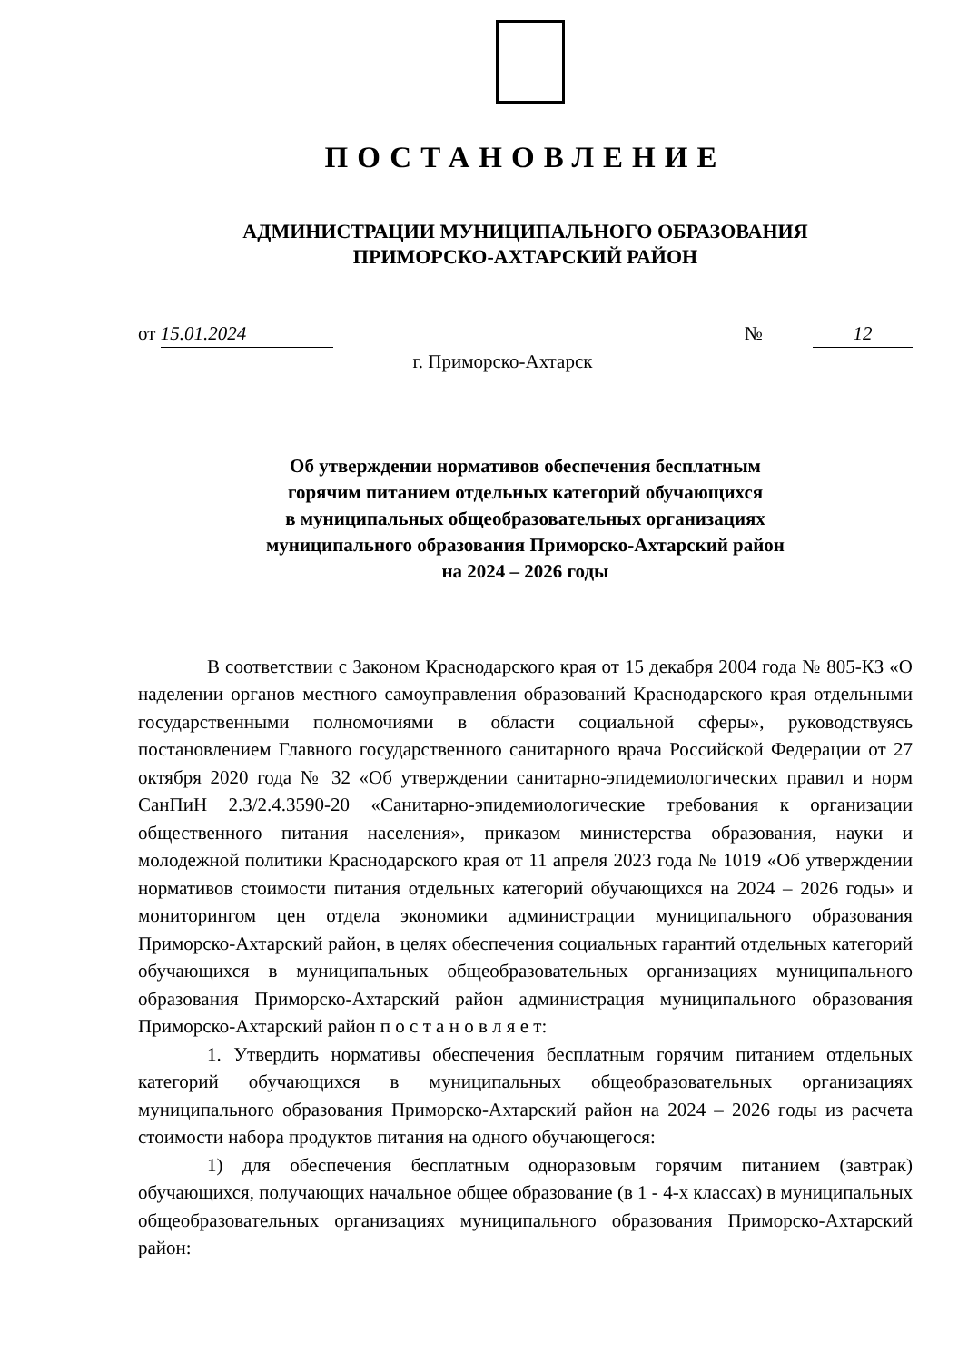ПОСТАНОВЛЕНИЕ
АДМИНИСТРАЦИИ МУНИЦИПАЛЬНОГО ОБРАЗОВАНИЯ
ПРИМОРСКО-АХТАРСКИЙ РАЙОН
от 15.01.2024 № 12
г. Приморско-Ахтарск
Об утверждении нормативов обеспечения бесплатным
горячим питанием отдельных категорий обучающихся
в муниципальных общеобразовательных организациях
муниципального образования Приморско-Ахтарский район
на 2024 – 2026 годы
В соответствии с Законом Краснодарского края от 15 декабря 2004 года № 805-КЗ «О наделении органов местного самоуправления образований Краснодарского края отдельными государственными полномочиями в области социальной сферы», руководствуясь постановлением Главного государственного санитарного врача Российской Федерации от 27 октября 2020 года № 32 «Об утверждении санитарно-эпидемиологических правил и норм СанПиН 2.3/2.4.3590-20 «Санитарно-эпидемиологические требования к организации общественного питания населения», приказом министерства образования, науки и молодежной политики Краснодарского края от 11 апреля 2023 года № 1019 «Об утверждении нормативов стоимости питания отдельных категорий обучающихся на 2024 – 2026 годы» и мониторингом цен отдела экономики администрации муниципального образования Приморско-Ахтарский район, в целях обеспечения социальных гарантий отдельных категорий обучающихся в муниципальных общеобразовательных организациях муниципального образования Приморско-Ахтарский район администрация муниципального образования Приморско-Ахтарский район п о с т а н о в л я е т:
1. Утвердить нормативы обеспечения бесплатным горячим питанием отдельных категорий обучающихся в муниципальных общеобразовательных организациях муниципального образования Приморско-Ахтарский район на 2024 – 2026 годы из расчета стоимости набора продуктов питания на одного обучающегося:
1) для обеспечения бесплатным одноразовым горячим питанием (завтрак) обучающихся, получающих начальное общее образование (в 1 - 4-х классах) в муниципальных общеобразовательных организациях муниципального образования Приморско-Ахтарский район: